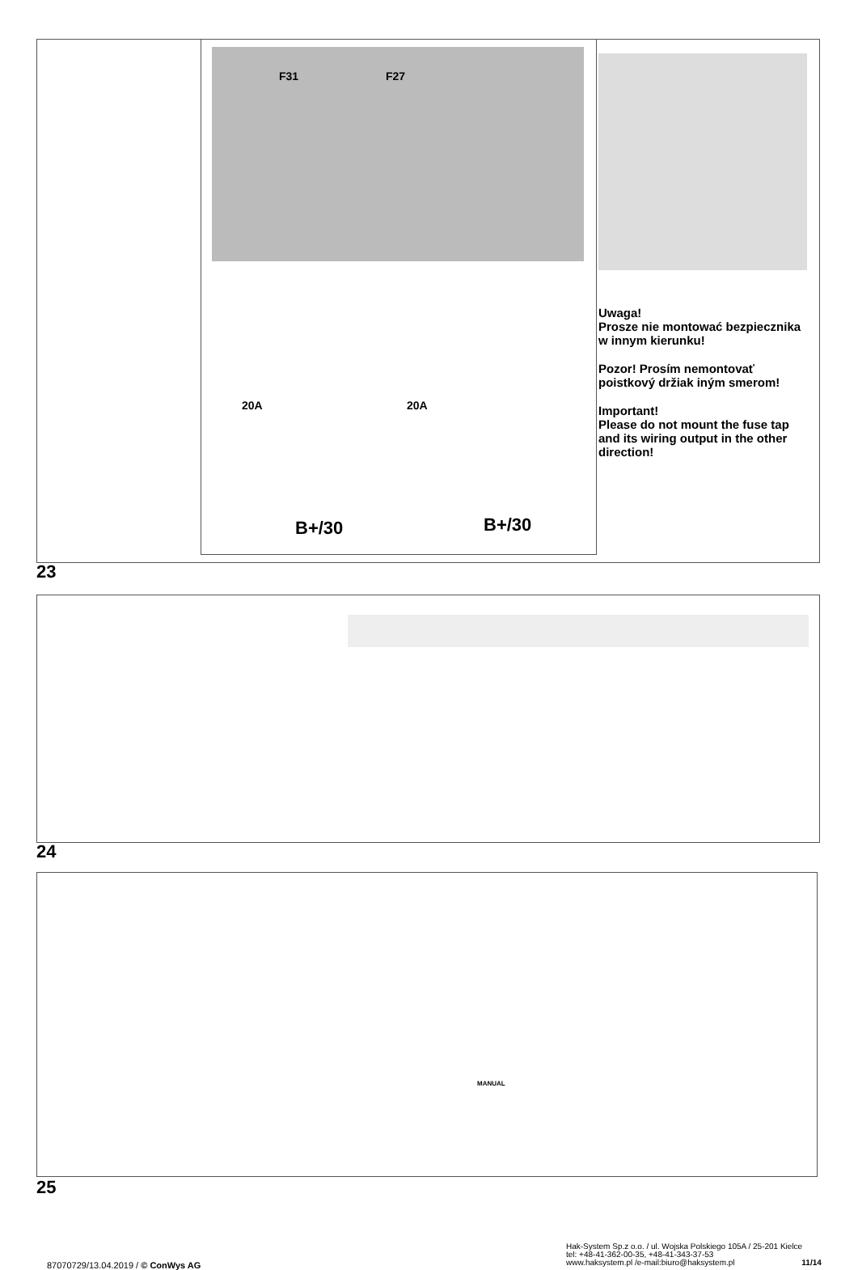F31 F27
20A 20A
B+/30 B+/30
Uwaga!
Prosze nie montować bezpiecznika w innym kierunku!
Pozor! Prosím nemontovať poistkový držiak iným smerom!
Important!
Please do not mount the fuse tap and its wiring output in the other direction!
23
24
MANUAL
25
87070729/13.04.2019 / © ConWys AG
Hak-System Sp.z o.o. / ul. Wojska Polskiego 105A / 25-201 Kielce
tel: +48-41-362-00-35, +48-41-343-37-53
www.haksystem.pl /e-mail:biuro@haksystem.pl 11/14